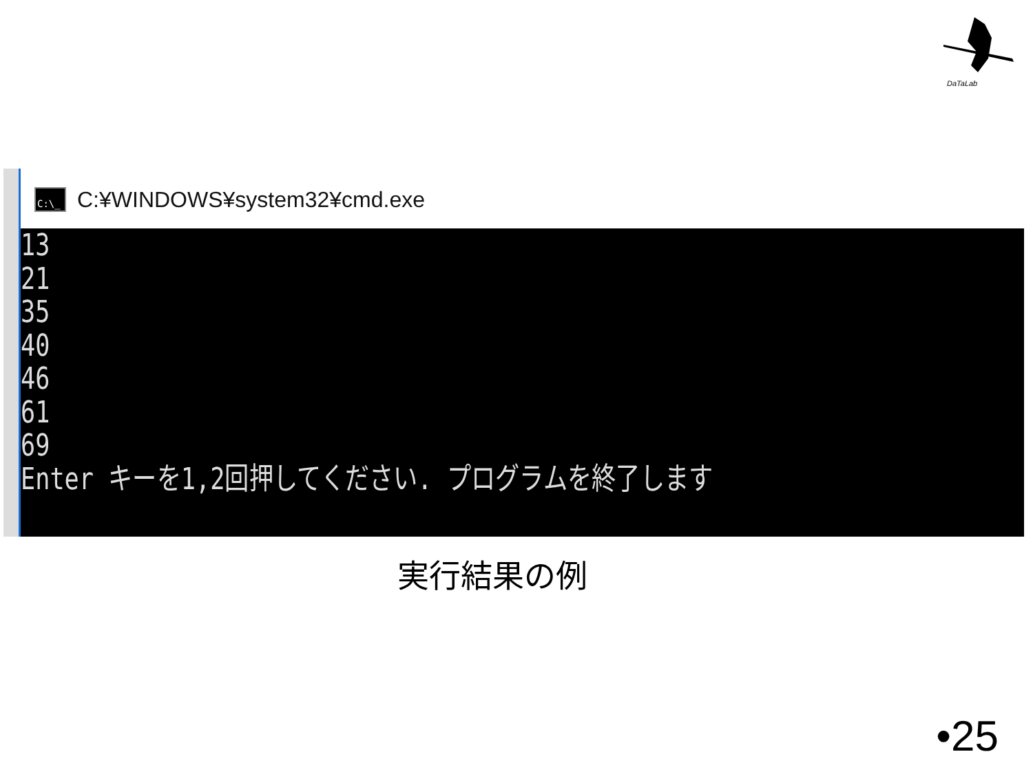DaTaLab
C:\_
C:¥WINDOWS¥system32¥cmd.exe
13
21
35
40
46
61
69
Enter キーを1,2回押してください. プログラムを終了します
実行結果の例
•25